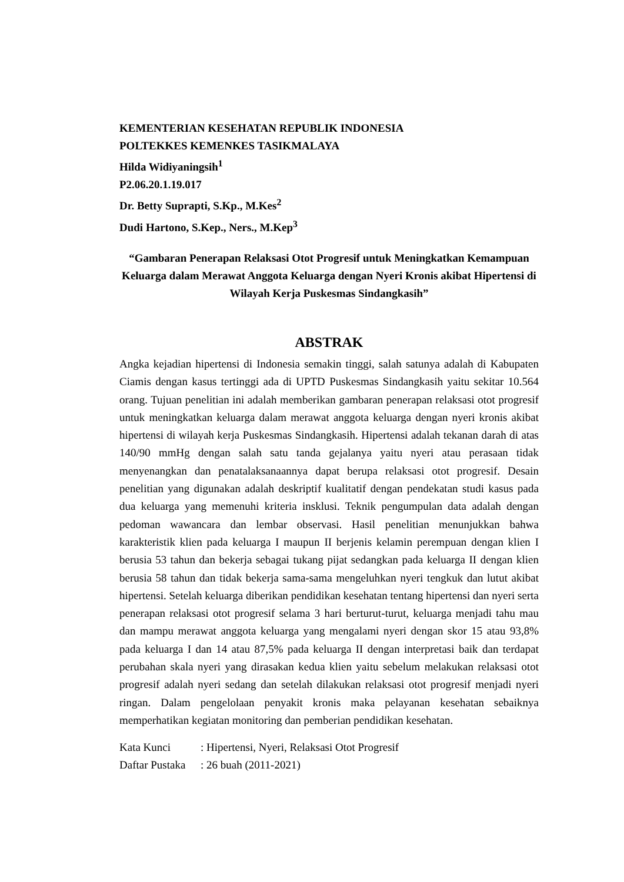KEMENTERIAN KESEHATAN REPUBLIK INDONESIA
POLTEKKES KEMENKES TASIKMALAYA
Hilda Widiyaningsih<sup>1</sup>
P2.06.20.1.19.017
Dr. Betty Suprapti, S.Kp., M.Kes<sup>2</sup>
Dudi Hartono, S.Kep., Ners., M.Kep<sup>3</sup>
“Gambaran Penerapan Relaksasi Otot Progresif untuk Meningkatkan Kemampuan Keluarga dalam Merawat Anggota Keluarga dengan Nyeri Kronis akibat Hipertensi di Wilayah Kerja Puskesmas Sindangkasih”
ABSTRAK
Angka kejadian hipertensi di Indonesia semakin tinggi, salah satunya adalah di Kabupaten Ciamis dengan kasus tertinggi ada di UPTD Puskesmas Sindangkasih yaitu sekitar 10.564 orang. Tujuan penelitian ini adalah memberikan gambaran penerapan relaksasi otot progresif untuk meningkatkan keluarga dalam merawat anggota keluarga dengan nyeri kronis akibat hipertensi di wilayah kerja Puskesmas Sindangkasih. Hipertensi adalah tekanan darah di atas 140/90 mmHg dengan salah satu tanda gejalanya yaitu nyeri atau perasaan tidak menyenangkan dan penatalaksanaannya dapat berupa relaksasi otot progresif. Desain penelitian yang digunakan adalah deskriptif kualitatif dengan pendekatan studi kasus pada dua keluarga yang memenuhi kriteria insklusi. Teknik pengumpulan data adalah dengan pedoman wawancara dan lembar observasi. Hasil penelitian menunjukkan bahwa karakteristik klien pada keluarga I maupun II berjenis kelamin perempuan dengan klien I berusia 53 tahun dan bekerja sebagai tukang pijat sedangkan pada keluarga II dengan klien berusia 58 tahun dan tidak bekerja sama-sama mengeluhkan nyeri tengkuk dan lutut akibat hipertensi. Setelah keluarga diberikan pendidikan kesehatan tentang hipertensi dan nyeri serta penerapan relaksasi otot progresif selama 3 hari berturut-turut, keluarga menjadi tahu mau dan mampu merawat anggota keluarga yang mengalami nyeri dengan skor 15 atau 93,8% pada keluarga I dan 14 atau 87,5% pada keluarga II dengan interpretasi baik dan terdapat perubahan skala nyeri yang dirasakan kedua klien yaitu sebelum melakukan relaksasi otot progresif adalah nyeri sedang dan setelah dilakukan relaksasi otot progresif menjadi nyeri ringan. Dalam pengelolaan penyakit kronis maka pelayanan kesehatan sebaiknya memperhatikan kegiatan monitoring dan pemberian pendidikan kesehatan.
| Kata Kunci | : Hipertensi, Nyeri, Relaksasi Otot Progresif |
| Daftar Pustaka | : 26 buah (2011-2021) |